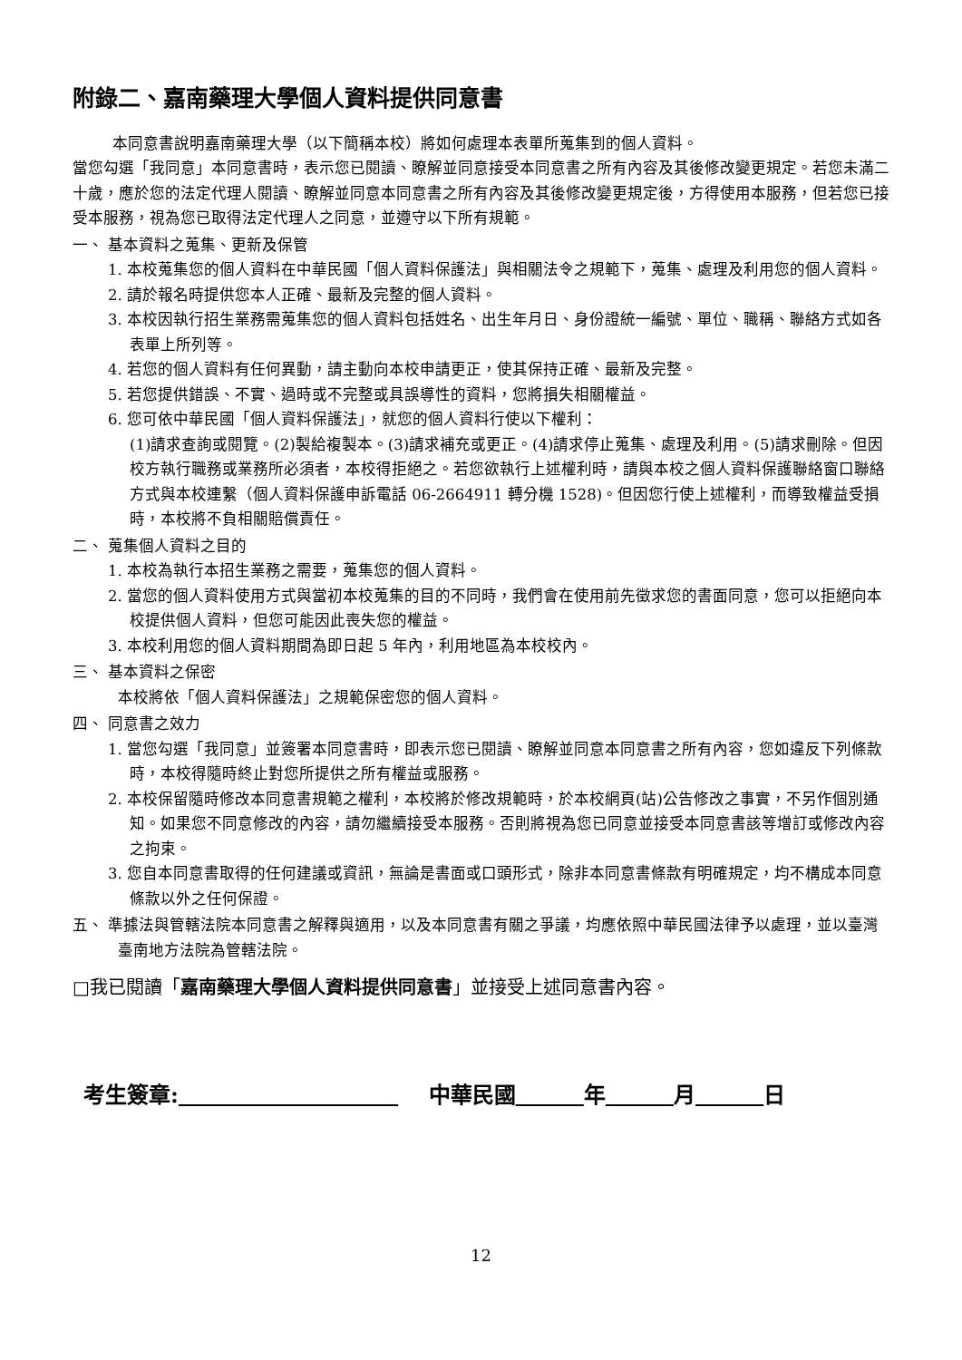附錄二、嘉南藥理大學個人資料提供同意書
本同意書說明嘉南藥理大學（以下簡稱本校）將如何處理本表單所蒐集到的個人資料。
當您勾選「我同意」本同意書時，表示您已閱讀、瞭解並同意接受本同意書之所有內容及其後修改變更規定。若您未滿二十歲，應於您的法定代理人閱讀、瞭解並同意本同意書之所有內容及其後修改變更規定後，方得使用本服務，但若您已接受本服務，視為您已取得法定代理人之同意，並遵守以下所有規範。
一、 基本資料之蒐集、更新及保管
1. 本校蒐集您的個人資料在中華民國「個人資料保護法」與相關法令之規範下，蒐集、處理及利用您的個人資料。
2. 請於報名時提供您本人正確、最新及完整的個人資料。
3. 本校因執行招生業務需蒐集您的個人資料包括姓名、出生年月日、身份證統一編號、單位、職稱、聯絡方式如各表單上所列等。
4. 若您的個人資料有任何異動，請主動向本校申請更正，使其保持正確、最新及完整。
5. 若您提供錯誤、不實、過時或不完整或具誤導性的資料，您將損失相關權益。
6. 您可依中華民國「個人資料保護法」，就您的個人資料行使以下權利：
(1)請求查詢或閱覽。(2)製給複製本。(3)請求補充或更正。(4)請求停止蒐集、處理及利用。(5)請求刪除。但因校方執行職務或業務所必須者，本校得拒絕之。若您欲執行上述權利時，請與本校之個人資料保護聯絡窗口聯絡方式與本校連繫（個人資料保護申訴電話 06-2664911 轉分機 1528)。但因您行使上述權利，而導致權益受損時，本校將不負相關賠償責任。
二、 蒐集個人資料之目的
1. 本校為執行本招生業務之需要，蒐集您的個人資料。
2. 當您的個人資料使用方式與當初本校蒐集的目的不同時，我們會在使用前先徵求您的書面同意，您可以拒絕向本校提供個人資料，但您可能因此喪失您的權益。
3. 本校利用您的個人資料期間為即日起 5 年內，利用地區為本校校內。
三、 基本資料之保密
本校將依「個人資料保護法」之規範保密您的個人資料。
四、 同意書之效力
1. 當您勾選「我同意」並簽署本同意書時，即表示您已閱讀、瞭解並同意本同意書之所有內容，您如違反下列條款時，本校得隨時終止對您所提供之所有權益或服務。
2. 本校保留隨時修改本同意書規範之權利，本校將於修改規範時，於本校網頁(站)公告修改之事實，不另作個別通知。如果您不同意修改的內容，請勿繼續接受本服務。否則將視為您已同意並接受本同意書該等增訂或修改內容之拘束。
3. 您自本同意書取得的任何建議或資訊，無論是書面或口頭形式，除非本同意書條款有明確規定，均不構成本同意條款以外之任何保證。
五、 準據法與管轄法院本同意書之解釋與適用，以及本同意書有關之爭議，均應依照中華民國法律予以處理，並以臺灣臺南地方法院為管轄法院。
□我已閱讀「嘉南藥理大學個人資料提供同意書」並接受上述同意書內容。
考生簽章: 中華民國 年 月 日
12